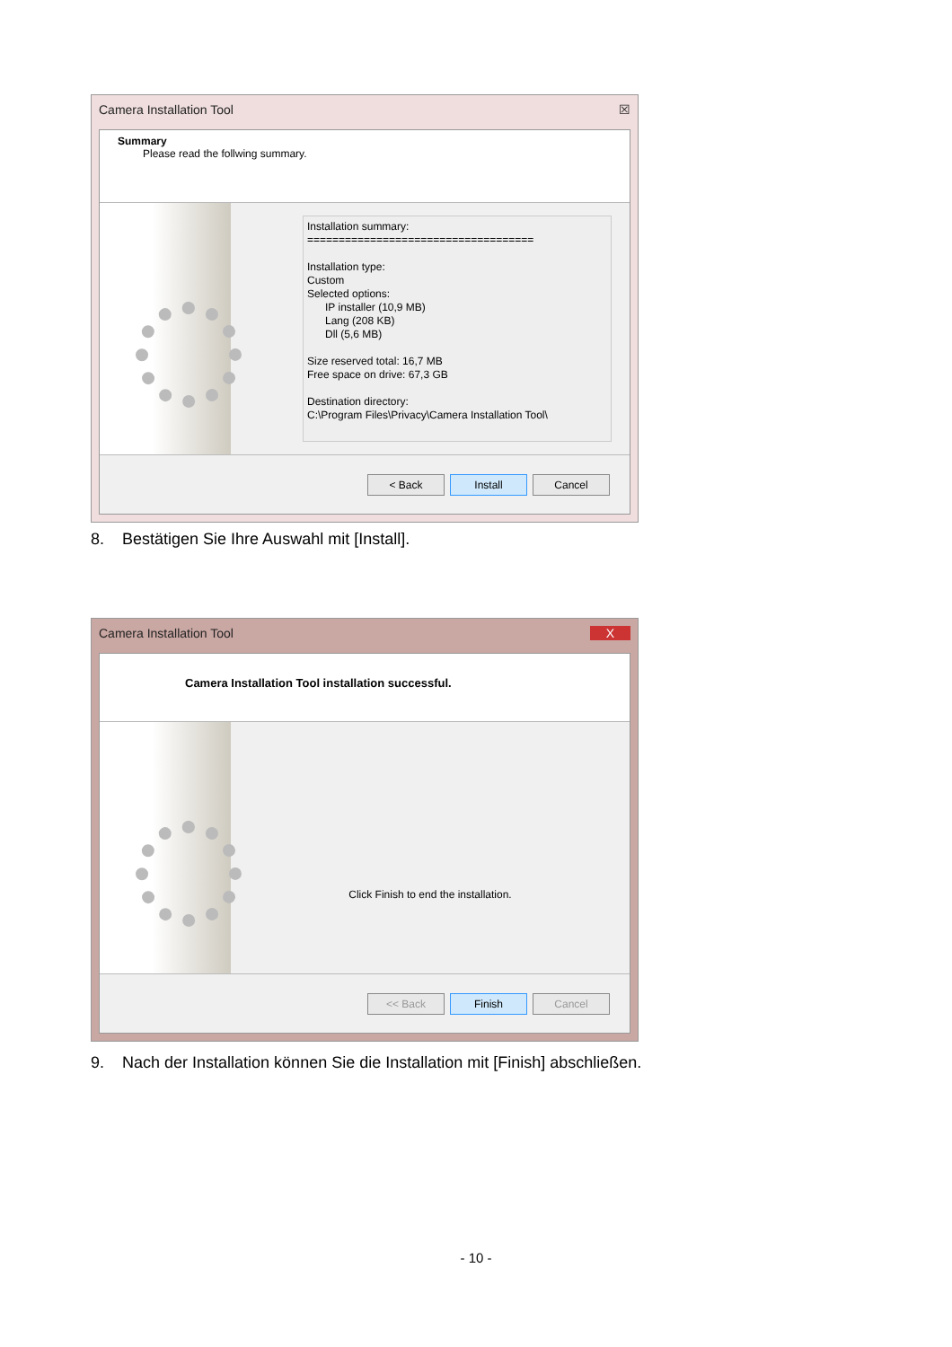Camera Installation Tool ☒
Summary
Please read the follwing summary.
Installation summary:
====================================
Installation type:
Custom
Selected options:
IP installer (10,9 MB)
Lang (208 KB)
Dll (5,6 MB)
Size reserved total: 16,7 MB
Free space on drive: 67,3 GB
Destination directory:
C:\Program Files\Privacy\Camera Installation Tool\
< Back Install Cancel
8. Bestätigen Sie Ihre Auswahl mit [Install].
Camera Installation Tool X
Camera Installation Tool installation successful.
Click Finish to end the installation.
<< Back Finish Cancel
9. Nach der Installation können Sie die Installation mit [Finish] abschließen.
- 10 -